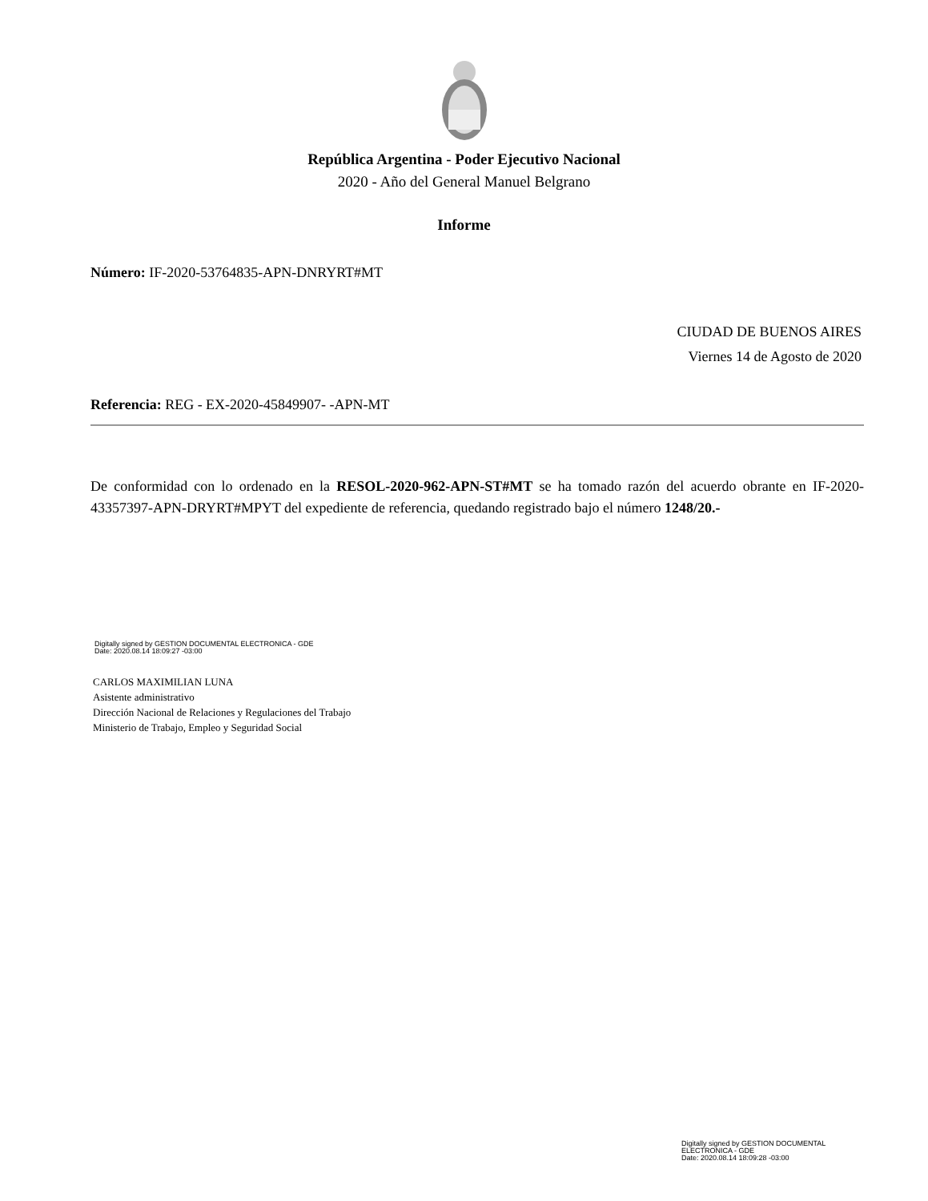República Argentina - Poder Ejecutivo Nacional
2020 - Año del General Manuel Belgrano
Informe
Número: IF-2020-53764835-APN-DNRYRT#MT
CIUDAD DE BUENOS AIRES
Viernes 14 de Agosto de 2020
Referencia: REG - EX-2020-45849907- -APN-MT
De conformidad con lo ordenado en la RESOL-2020-962-APN-ST#MT se ha tomado razón del acuerdo obrante en IF-2020-43357397-APN-DRYRT#MPYT del expediente de referencia, quedando registrado bajo el número 1248/20.-
Digitally signed by GESTION DOCUMENTAL ELECTRONICA - GDE
Date: 2020.08.14 18:09:27 -03:00
CARLOS MAXIMILIAN LUNA
Asistente administrativo
Dirección Nacional de Relaciones y Regulaciones del Trabajo
Ministerio de Trabajo, Empleo y Seguridad Social
Digitally signed by GESTION DOCUMENTAL
ELECTRONICA - GDE
Date: 2020.08.14 18:09:28 -03:00